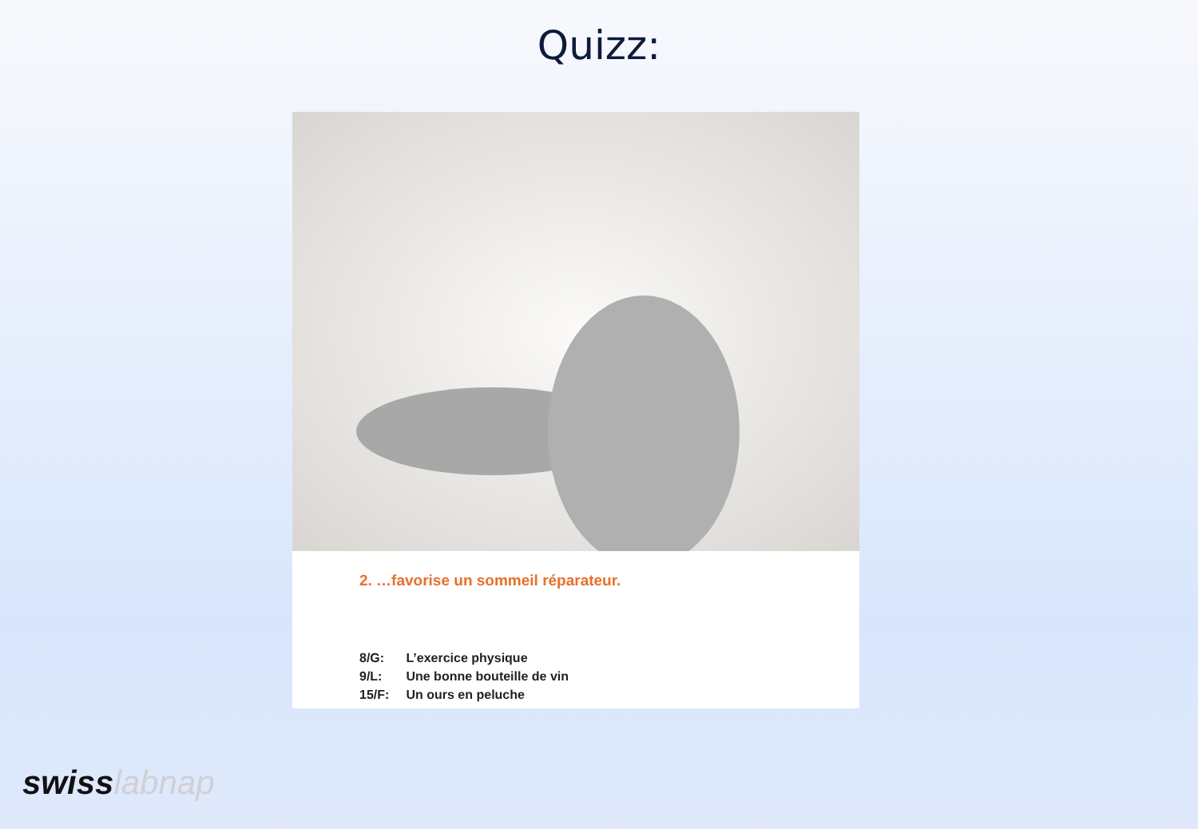Quizz:
2. …favorise un sommeil réparateur.
8/G: L’exercice physique
9/L: Une bonne bouteille de vin
15/F: Un ours en peluche
swiss labnap